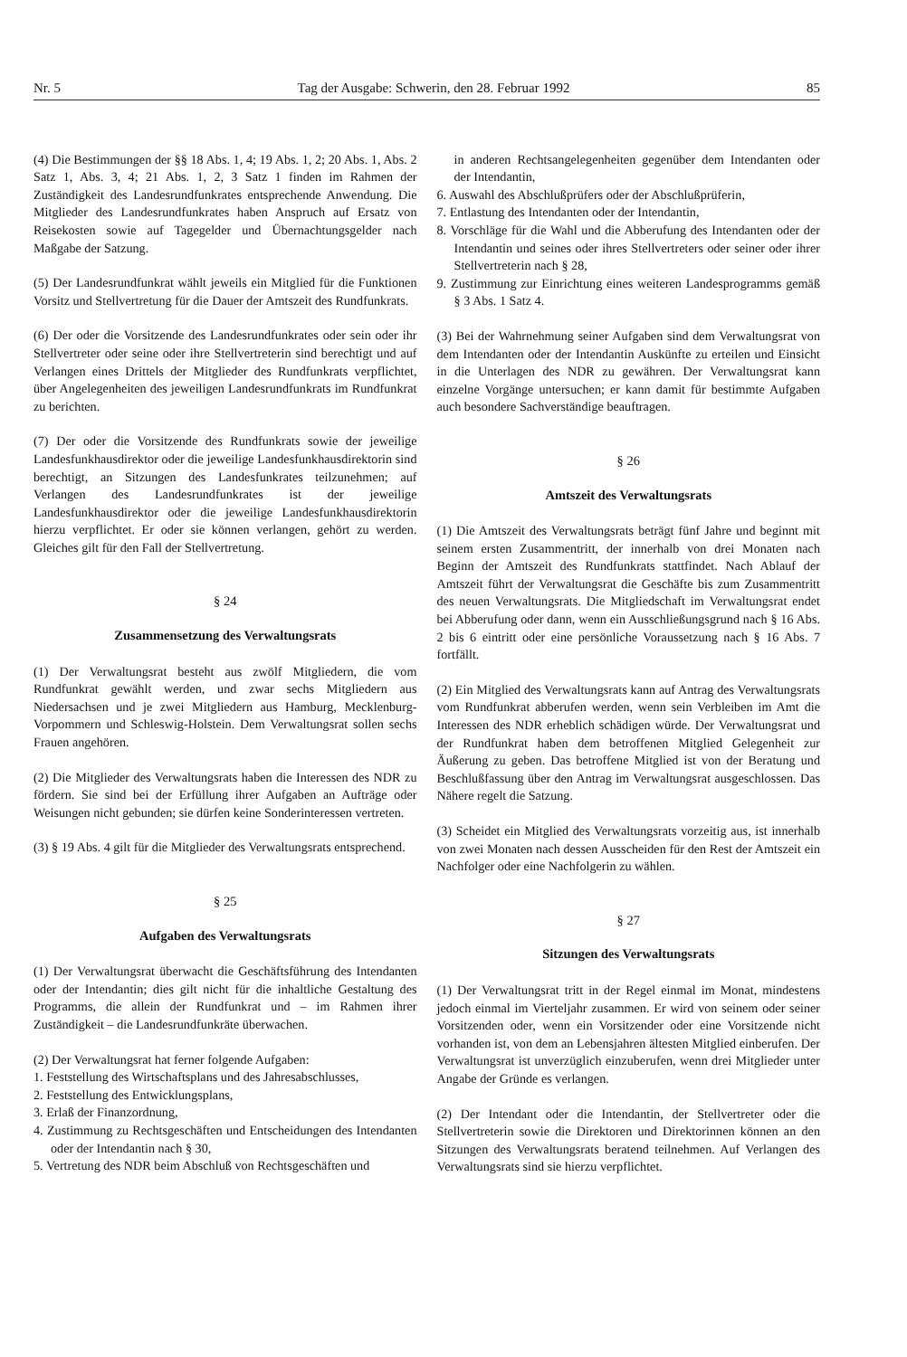Nr. 5 Tag der Ausgabe: Schwerin, den 28. Februar 1992 85
(4) Die Bestimmungen der §§ 18 Abs. 1, 4; 19 Abs. 1, 2; 20 Abs. 1, Abs. 2 Satz 1, Abs. 3, 4; 21 Abs. 1, 2, 3 Satz 1 finden im Rahmen der Zuständigkeit des Landesrundfunkrates entsprechende Anwendung. Die Mitglieder des Landesrundfunkrates haben Anspruch auf Ersatz von Reisekosten sowie auf Tagegelder und Übernachtungsgelder nach Maßgabe der Satzung.
(5) Der Landesrundfunkrat wählt jeweils ein Mitglied für die Funktionen Vorsitz und Stellvertretung für die Dauer der Amtszeit des Rundfunkrats.
(6) Der oder die Vorsitzende des Landesrundfunkrates oder sein oder ihr Stellvertreter oder seine oder ihre Stellvertreterin sind berechtigt und auf Verlangen eines Drittels der Mitglieder des Rundfunkrats verpflichtet, über Angelegenheiten des jeweiligen Landesrundfunkrats im Rundfunkrat zu berichten.
(7) Der oder die Vorsitzende des Rundfunkrats sowie der jeweilige Landesfunkhausdirektor oder die jeweilige Landesfunkhausdirektorin sind berechtigt, an Sitzungen des Landesfunkrates teilzunehmen; auf Verlangen des Landesrundfunkrates ist der jeweilige Landesfunkhausdirektor oder die jeweilige Landesfunkhausdirektorin hierzu verpflichtet. Er oder sie können verlangen, gehört zu werden. Gleiches gilt für den Fall der Stellvertretung.
§ 24
Zusammensetzung des Verwaltungsrats
(1) Der Verwaltungsrat besteht aus zwölf Mitgliedern, die vom Rundfunkrat gewählt werden, und zwar sechs Mitgliedern aus Niedersachsen und je zwei Mitgliedern aus Hamburg, Mecklenburg-Vorpommern und Schleswig-Holstein. Dem Verwaltungsrat sollen sechs Frauen angehören.
(2) Die Mitglieder des Verwaltungsrats haben die Interessen des NDR zu fördern. Sie sind bei der Erfüllung ihrer Aufgaben an Aufträge oder Weisungen nicht gebunden; sie dürfen keine Sonderinteressen vertreten.
(3) § 19 Abs. 4 gilt für die Mitglieder des Verwaltungsrats entsprechend.
§ 25
Aufgaben des Verwaltungsrats
(1) Der Verwaltungsrat überwacht die Geschäftsführung des Intendanten oder der Intendantin; dies gilt nicht für die inhaltliche Gestaltung des Programms, die allein der Rundfunkrat und – im Rahmen ihrer Zuständigkeit – die Landesrundfunkräte überwachen.
(2) Der Verwaltungsrat hat ferner folgende Aufgaben:
1. Feststellung des Wirtschaftsplans und des Jahresabschlusses,
2. Feststellung des Entwicklungsplans,
3. Erlaß der Finanzordnung,
4. Zustimmung zu Rechtsgeschäften und Entscheidungen des Intendanten oder der Intendantin nach § 30,
5. Vertretung des NDR beim Abschluß von Rechtsgeschäften und
in anderen Rechtsangelegenheiten gegenüber dem Intendanten oder der Intendantin,
6. Auswahl des Abschlußprüfers oder der Abschlußprüferin,
7. Entlastung des Intendanten oder der Intendantin,
8. Vorschläge für die Wahl und die Abberufung des Intendanten oder der Intendantin und seines oder ihres Stellvertreters oder seiner oder ihrer Stellvertreterin nach § 28,
9. Zustimmung zur Einrichtung eines weiteren Landesprogramms gemäß § 3 Abs. 1 Satz 4.
(3) Bei der Wahrnehmung seiner Aufgaben sind dem Verwaltungsrat von dem Intendanten oder der Intendantin Auskünfte zu erteilen und Einsicht in die Unterlagen des NDR zu gewähren. Der Verwaltungsrat kann einzelne Vorgänge untersuchen; er kann damit für bestimmte Aufgaben auch besondere Sachverständige beauftragen.
§ 26
Amtszeit des Verwaltungsrats
(1) Die Amtszeit des Verwaltungsrats beträgt fünf Jahre und beginnt mit seinem ersten Zusammentritt, der innerhalb von drei Monaten nach Beginn der Amtszeit des Rundfunkrats stattfindet. Nach Ablauf der Amtszeit führt der Verwaltungsrat die Geschäfte bis zum Zusammentritt des neuen Verwaltungsrats. Die Mitgliedschaft im Verwaltungsrat endet bei Abberufung oder dann, wenn ein Ausschließungsgrund nach § 16 Abs. 2 bis 6 eintritt oder eine persönliche Voraussetzung nach § 16 Abs. 7 fortfällt.
(2) Ein Mitglied des Verwaltungsrats kann auf Antrag des Verwaltungsrats vom Rundfunkrat abberufen werden, wenn sein Verbleiben im Amt die Interessen des NDR erheblich schädigen würde. Der Verwaltungsrat und der Rundfunkrat haben dem betroffenen Mitglied Gelegenheit zur Äußerung zu geben. Das betroffene Mitglied ist von der Beratung und Beschlußfassung über den Antrag im Verwaltungsrat ausgeschlossen. Das Nähere regelt die Satzung.
(3) Scheidet ein Mitglied des Verwaltungsrats vorzeitig aus, ist innerhalb von zwei Monaten nach dessen Ausscheiden für den Rest der Amtszeit ein Nachfolger oder eine Nachfolgerin zu wählen.
§ 27
Sitzungen des Verwaltungsrats
(1) Der Verwaltungsrat tritt in der Regel einmal im Monat, mindestens jedoch einmal im Vierteljahr zusammen. Er wird von seinem oder seiner Vorsitzenden oder, wenn ein Vorsitzender oder eine Vorsitzende nicht vorhanden ist, von dem an Lebensjahren ältesten Mitglied einberufen. Der Verwaltungsrat ist unverzüglich einzuberufen, wenn drei Mitglieder unter Angabe der Gründe es verlangen.
(2) Der Intendant oder die Intendantin, der Stellvertreter oder die Stellvertreterin sowie die Direktoren und Direktorinnen können an den Sitzungen des Verwaltungsrats beratend teilnehmen. Auf Verlangen des Verwaltungsrats sind sie hierzu verpflichtet.